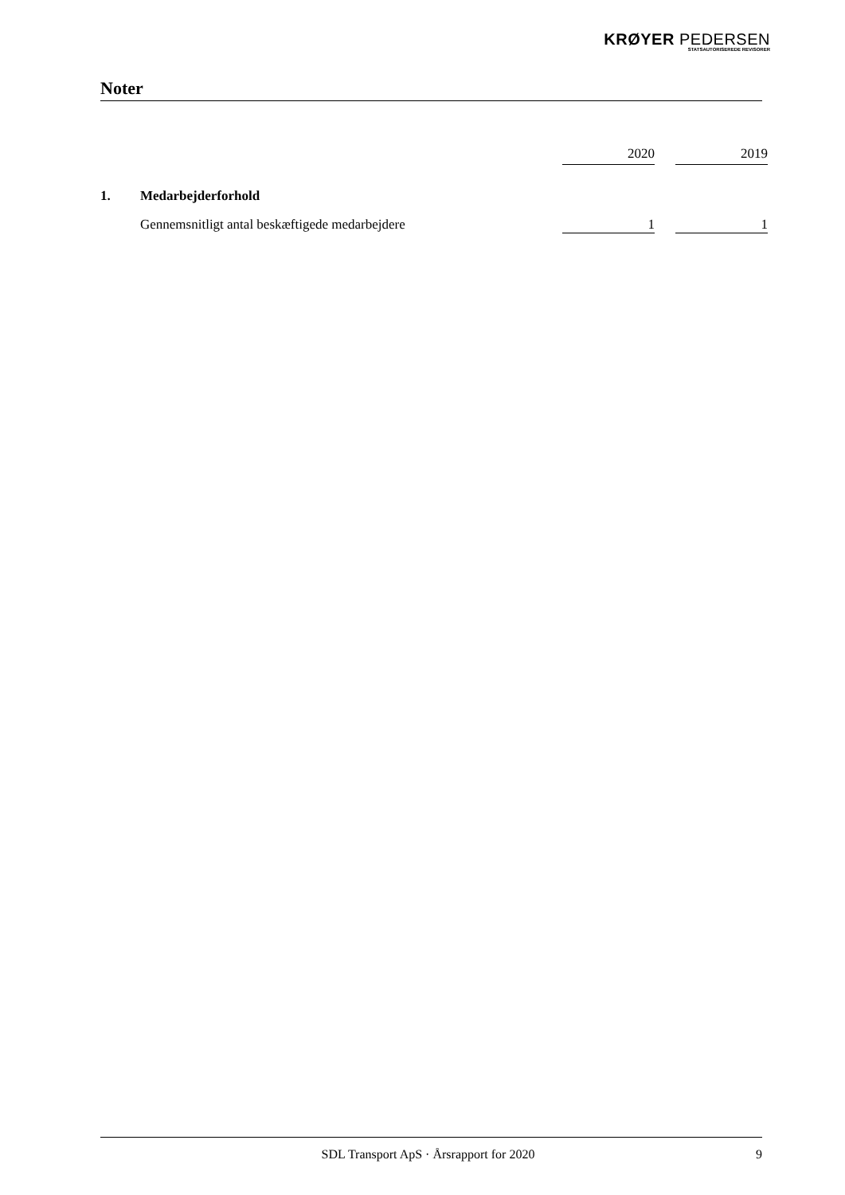KRØYER PEDERSEN
STATSAUTORISEREDE REVISORER
Noter
| | | 2020 | | 2019 |
| --- | --- | --- | --- | --- |
| 1. | Medarbejderforhold | | | |
| | Gennemsnitligt antal beskæftigede medarbejdere | 1 | | 1 |
SDL Transport ApS · Årsrapport for 2020 9